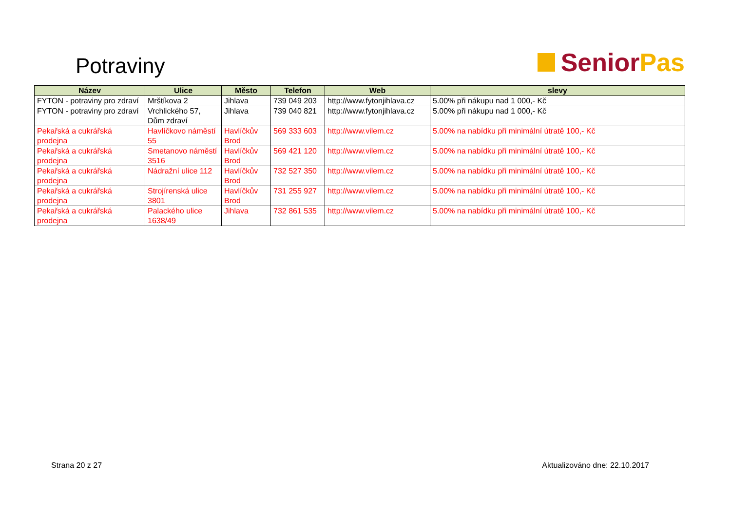Potraviny
Senior Pas
| Název | Ulice | Město | Telefon | Web | slevy |
| --- | --- | --- | --- | --- | --- |
| FYTON - potraviny pro zdraví | Mrštíkova 2 | Jihlava | 739 049 203 | http://www.fytonjihlava.cz | 5.00% při nákupu nad 1 000,- Kč |
| FYTON - potraviny pro zdraví | Vrchlického 57, Dům zdraví | Jihlava | 739 040 821 | http://www.fytonjihlava.cz | 5.00% při nákupu nad 1 000,- Kč |
| Pekařská a cukrářská prodejna | Havlíčkovo náměstí 55 | Havlíčkův Brod | 569 333 603 | http://www.vilem.cz | 5.00% na nabídku při minimální útratě 100,- Kč |
| Pekařská a cukrářská prodejna | Smetanovo náměstí 3516 | Havlíčkův Brod | 569 421 120 | http://www.vilem.cz | 5.00% na nabídku při minimální útratě 100,- Kč |
| Pekařská a cukrářská prodejna | Nádražní ulice 112 | Havlíčkův Brod | 732 527 350 | http://www.vilem.cz | 5.00% na nabídku při minimální útratě 100,- Kč |
| Pekařská a cukrářská prodejna | Strojírenská ulice 3801 | Havlíčkův Brod | 731 255 927 | http://www.vilem.cz | 5.00% na nabídku při minimální útratě 100,- Kč |
| Pekařská a cukrářská prodejna | Palackého ulice 1638/49 | Jihlava | 732 861 535 | http://www.vilem.cz | 5.00% na nabídku při minimální útratě 100,- Kč |
Strana 20 z 27 Aktualizováno dne: 22.10.2017